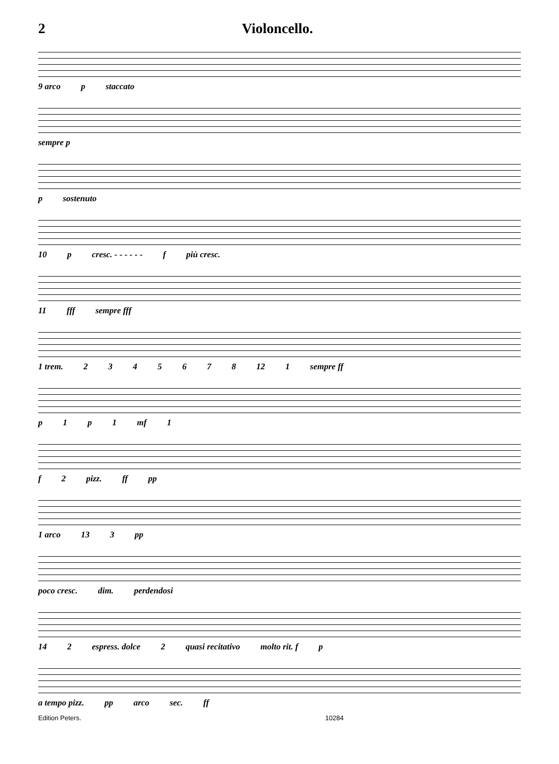2 Violoncello.
9 arco p staccato
sempre p
p sostenuto
10 p cresc. - - - - - - f più cresc.
11 fff sempre fff
1 trem. 2345678 12 1 sempre ff
p 1 p 1 mf 1
f 2 pizz. ff pp
1 arco 13 3 pp
poco cresc. dim. perdendosi
14 2 espress. dolce 2 quasi recitativo molto rit. f p
a tempo pizz. pp arco sec. ff
Edition Peters. 10284